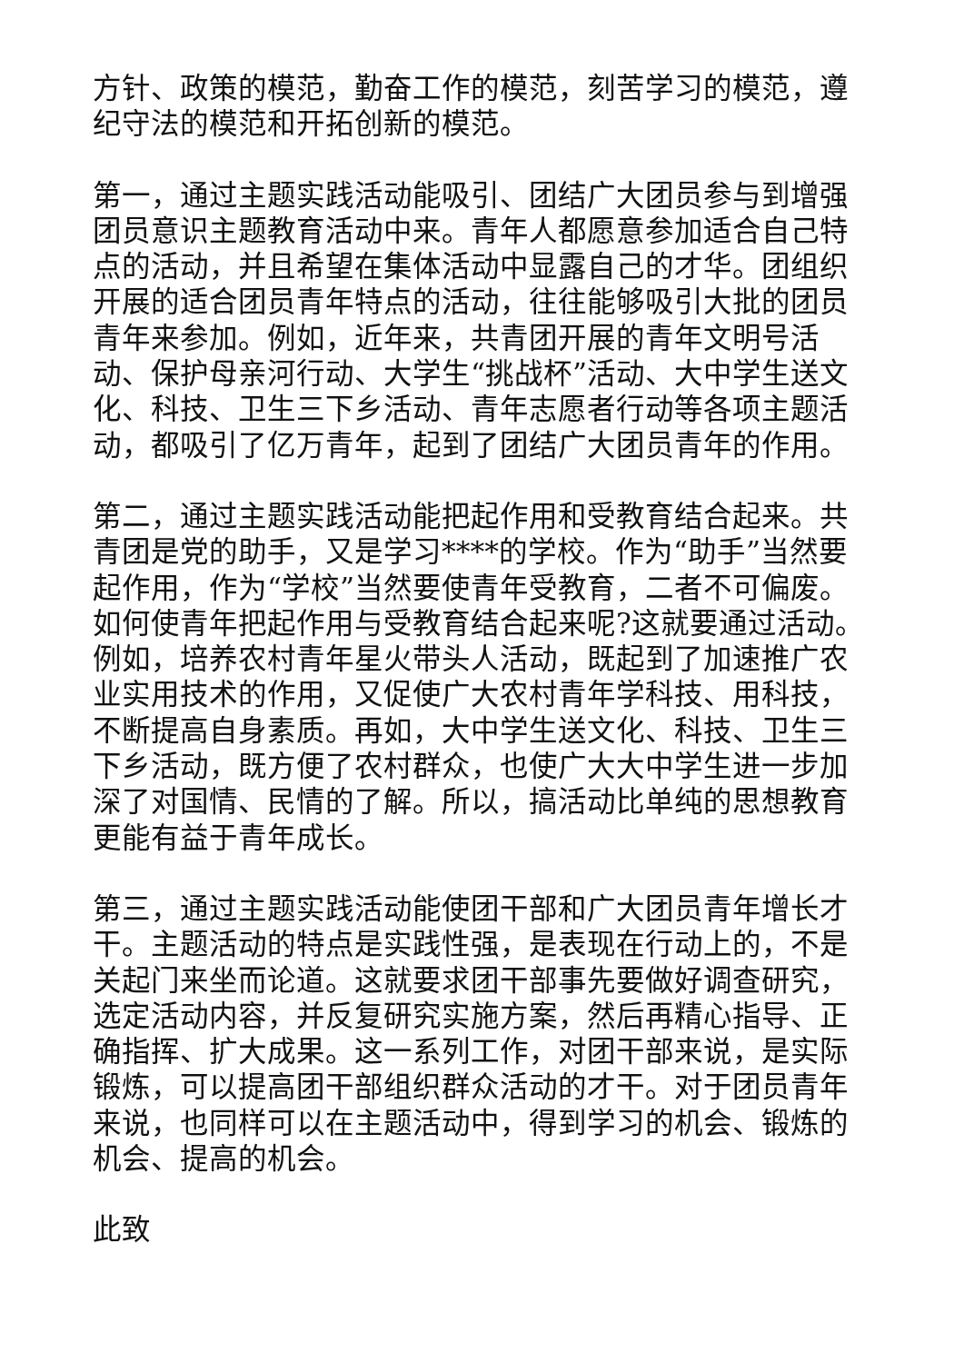方针、政策的模范，勤奋工作的模范，刻苦学习的模范，遵纪守法的模范和开拓创新的模范。
第一，通过主题实践活动能吸引、团结广大团员参与到增强团员意识主题教育活动中来。青年人都愿意参加适合自己特点的活动，并且希望在集体活动中显露自己的才华。团组织开展的适合团员青年特点的活动，往往能够吸引大批的团员青年来参加。例如，近年来，共青团开展的青年文明号活动、保护母亲河行动、大学生“挑战杯”活动、大中学生送文化、科技、卫生三下乡活动、青年志愿者行动等各项主题活动，都吸引了亿万青年，起到了团结广大团员青年的作用。
第二，通过主题实践活动能把起作用和受教育结合起来。共青团是党的助手，又是学习****的学校。作为“助手”当然要起作用，作为“学校”当然要使青年受教育，二者不可偏废。如何使青年把起作用与受教育结合起来呢?这就要通过活动。例如，培养农村青年星火带头人活动，既起到了加速推广农业实用技术的作用，又促使广大农村青年学科技、用科技，不断提高自身素质。再如，大中学生送文化、科技、卫生三下乡活动，既方便了农村群众，也使广大大中学生进一步加深了对国情、民情的了解。所以，搞活动比单纯的思想教育更能有益于青年成长。
第三，通过主题实践活动能使团干部和广大团员青年增长才干。主题活动的特点是实践性强，是表现在行动上的，不是关起门来坐而论道。这就要求团干部事先要做好调查研究，选定活动内容，并反复研究实施方案，然后再精心指导、正确指挥、扩大成果。这一系列工作，对团干部来说，是实际锻炼，可以提高团干部组织群众活动的才干。对于团员青年来说，也同样可以在主题活动中，得到学习的机会、锻炼的机会、提高的机会。
此致